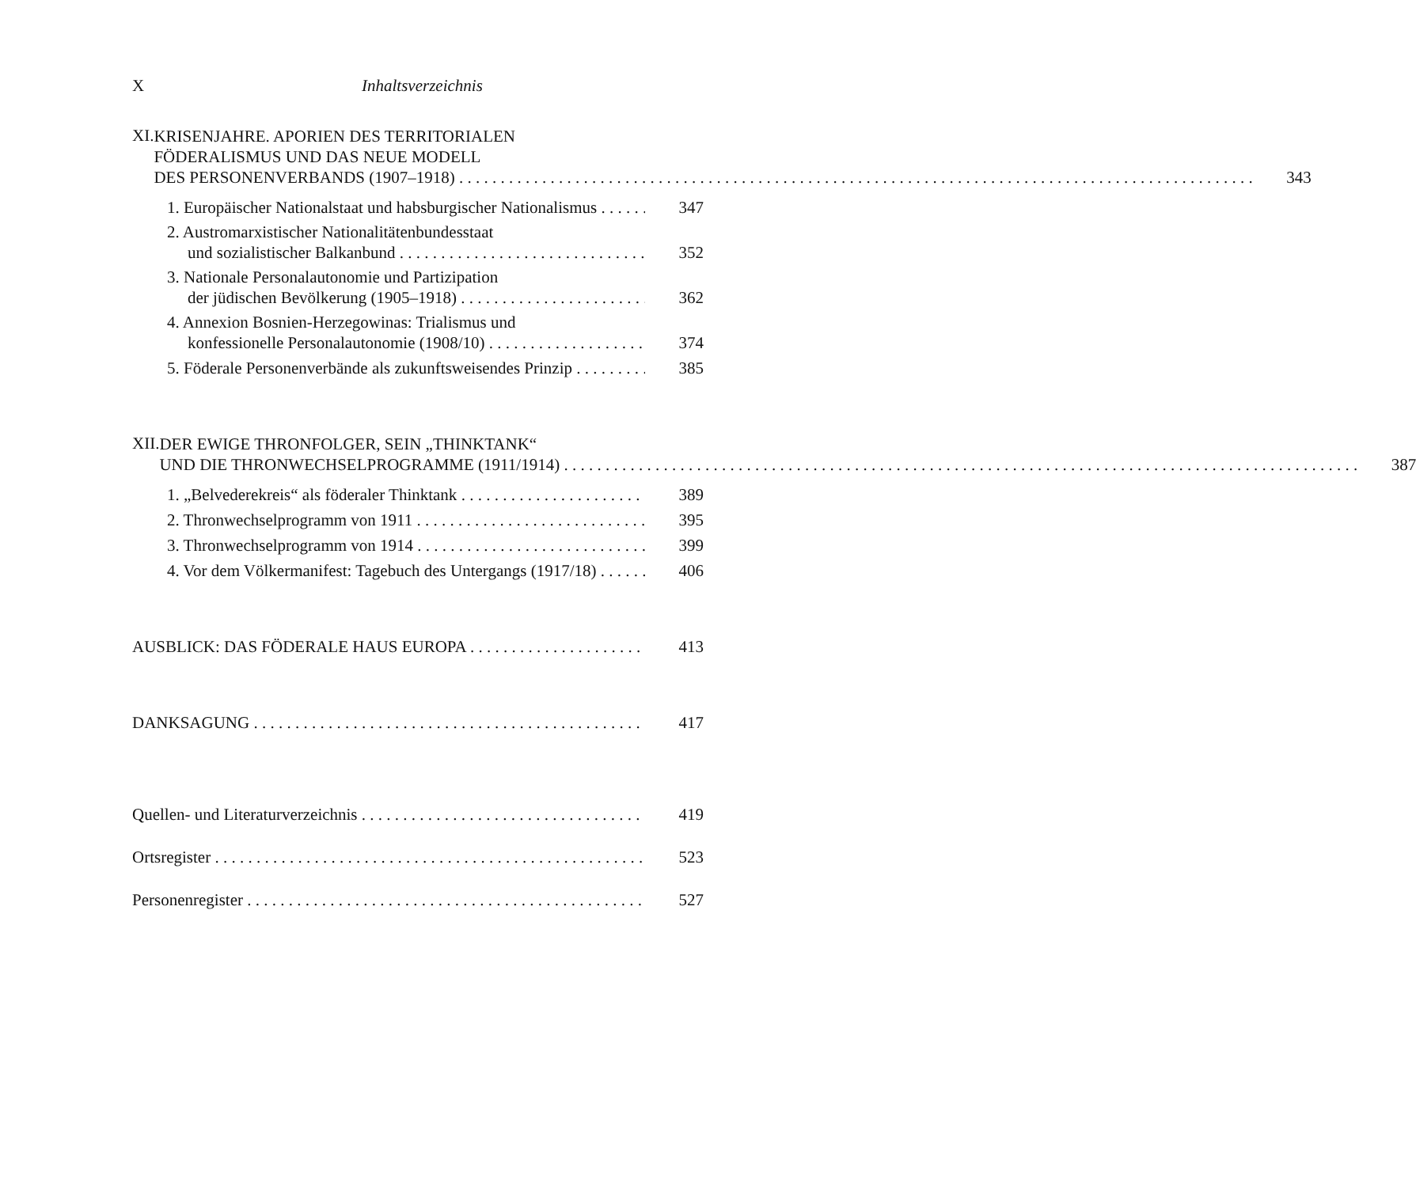X Inhaltsverzeichnis
XI.
KRISENJAHRE. APORIEN DES TERRITORIALEN
FÖDERALISMUS UND DAS NEUE MODELL
DES PERSONENVERBANDS (1907–1918) 343
1. Europäischer Nationalstaat und habsburgischer Nationalismus 347
2. Austromarxistischer Nationalitätenbundesstaat
und sozialistischer Balkanbund 352
3. Nationale Personalautonomie und Partizipation
der jüdischen Bevölkerung (1905–1918) 362
4. Annexion Bosnien-Herzegowinas: Trialismus und
konfessionelle Personalautonomie (1908/10) 374
5. Föderale Personenverbände als zukunftsweisendes Prinzip 385
XII.
DER EWIGE THRONFOLGER, SEIN „THINKTANK“
UND DIE THRONWECHSELPROGRAMME (1911/1914) 387
1. „Belvederekreis“ als föderaler Thinktank 389
2. Thronwechselprogramm von 1911 395
3. Thronwechselprogramm von 1914 399
4. Vor dem Völkermanifest: Tagebuch des Untergangs (1917/18) 406
AUSBLICK: DAS FÖDERALE HAUS EUROPA 413
DANKSAGUNG 417
Quellen- und Literaturverzeichnis 419
Ortsregister 523
Personenregister 527